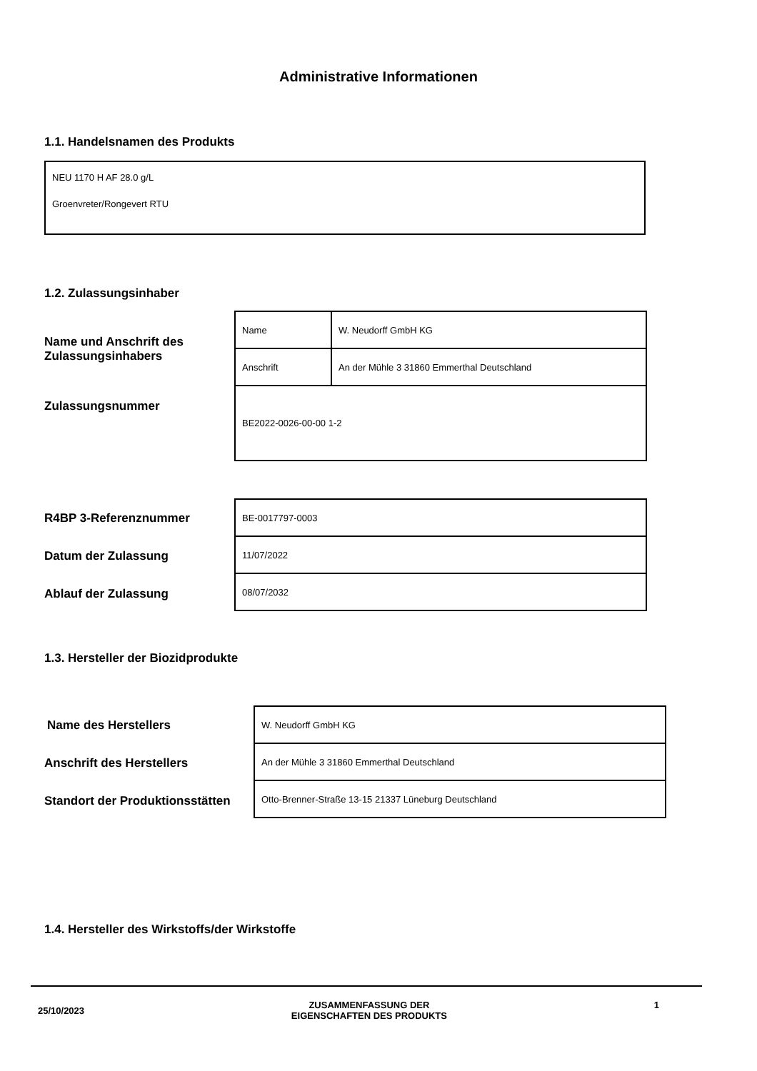Administrative Informationen
1.1. Handelsnamen des Produkts
NEU 1170 H AF 28.0 g/L
Groenvreter/Rongevert RTU
1.2. Zulassungsinhaber
Name und Anschrift des Zulassungsinhabers
Zulassungsnummer
| Name | W. Neudorff GmbH KG |
| Anschrift | An der Mühle 3 31860 Emmerthal Deutschland |
| BE2022-0026-00-00 1-2 | |
R4BP 3-Referenznummer
Datum der Zulassung
Ablauf der Zulassung
| BE-0017797-0003 |
| 11/07/2022 |
| 08/07/2032 |
1.3. Hersteller der Biozidprodukte
Name des Herstellers
Anschrift des Herstellers
Standort der Produktionsstätten
| W. Neudorff GmbH KG |
| An der Mühle 3 31860 Emmerthal Deutschland |
| Otto-Brenner-Straße 13-15 21337 Lüneburg Deutschland |
1.4. Hersteller des Wirkstoffs/der Wirkstoffe
25/10/2023 ZUSAMMENFASSUNG DER
EIGENSCHAFTEN DES PRODUKTS 1